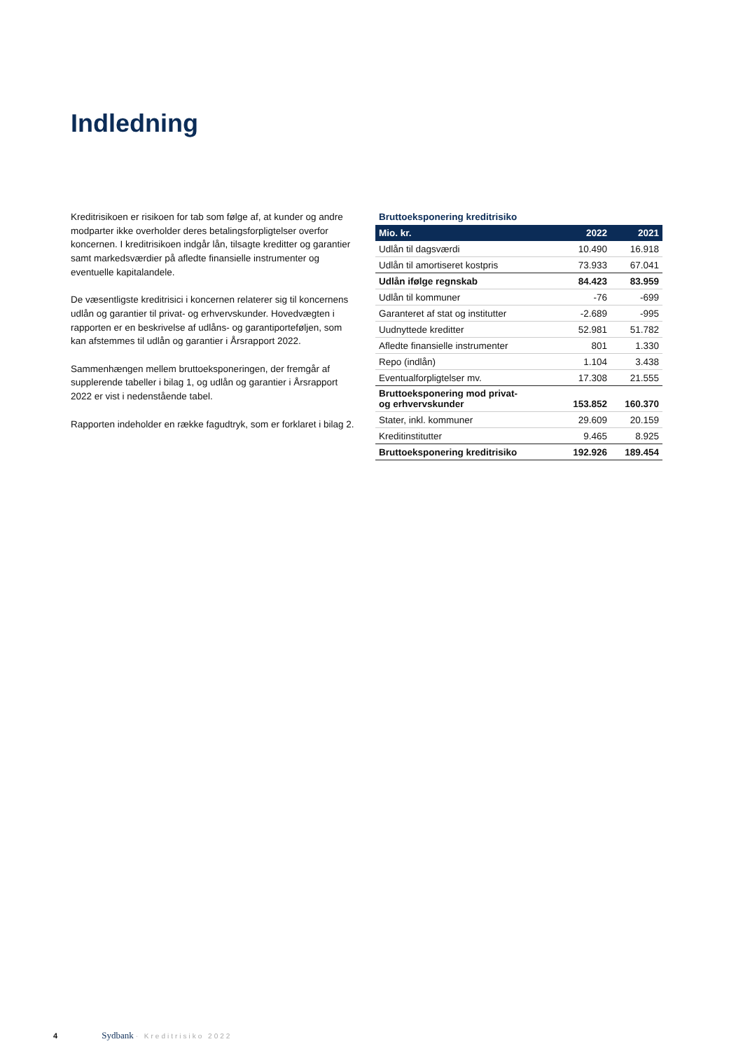Indledning
Kreditrisikoen er risikoen for tab som følge af, at kunder og andre modparter ikke overholder deres betalingsforpligtelser overfor koncernen. I kreditrisikoen indgår lån, tilsagte kreditter og garantier samt markedsværdier på afledte finansielle instrumenter og eventuelle kapitalandele.
De væsentligste kreditrisici i koncernen relaterer sig til koncernens udlån og garantier til privat- og erhvervskunder. Hovedvægten i rapporten er en beskrivelse af udlåns- og garantiporteføljen, som kan afstemmes til udlån og garantier i Årsrapport 2022.
Sammenhængen mellem bruttoeksponeringen, der fremgår af supplerende tabeller i bilag 1, og udlån og garantier i Årsrapport 2022 er vist i nedenstående tabel.
Rapporten indeholder en række fagudtryk, som er forklaret i bilag 2.
Bruttoeksponering kreditrisiko
| Mio. kr. | 2022 | 2021 |
| --- | --- | --- |
| Udlån til dagsværdi | 10.490 | 16.918 |
| Udlån til amortiseret kostpris | 73.933 | 67.041 |
| Udlån ifølge regnskab | 84.423 | 83.959 |
| Udlån til kommuner | -76 | -699 |
| Garanteret af stat og institutter | -2.689 | -995 |
| Uudnyttede kreditter | 52.981 | 51.782 |
| Afledte finansielle instrumenter | 801 | 1.330 |
| Repo (indlån) | 1.104 | 3.438 |
| Eventualforpligtelser mv. | 17.308 | 21.555 |
| Bruttoeksponering mod privat- og erhvervskunder | 153.852 | 160.370 |
| Stater, inkl. kommuner | 29.609 | 20.159 |
| Kreditinstitutter | 9.465 | 8.925 |
| Bruttoeksponering kreditrisiko | 192.926 | 189.454 |
4 Sydbank · Kreditrisiko 2022